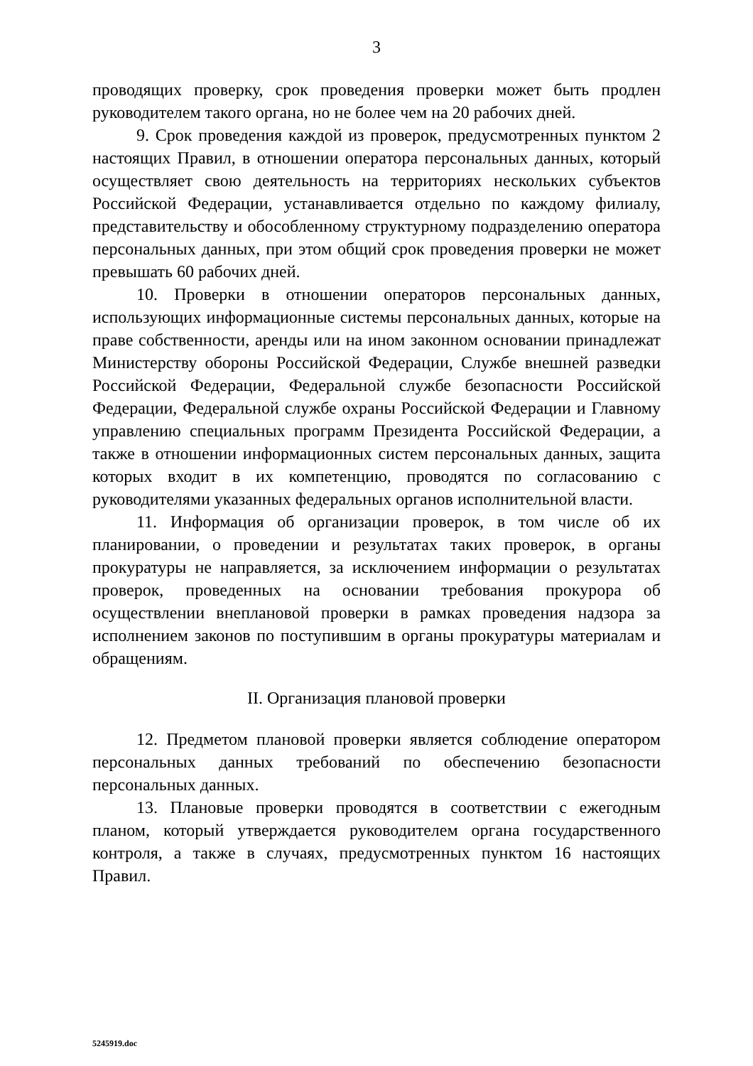3
проводящих проверку, срок проведения проверки может быть продлен руководителем такого органа, но не более чем на 20 рабочих дней.
9. Срок проведения каждой из проверок, предусмотренных пунктом 2 настоящих Правил, в отношении оператора персональных данных, который осуществляет свою деятельность на территориях нескольких субъектов Российской Федерации, устанавливается отдельно по каждому филиалу, представительству и обособленному структурному подразделению оператора персональных данных, при этом общий срок проведения проверки не может превышать 60 рабочих дней.
10. Проверки в отношении операторов персональных данных, использующих информационные системы персональных данных, которые на праве собственности, аренды или на ином законном основании принадлежат Министерству обороны Российской Федерации, Службе внешней разведки Российской Федерации, Федеральной службе безопасности Российской Федерации, Федеральной службе охраны Российской Федерации и Главному управлению специальных программ Президента Российской Федерации, а также в отношении информационных систем персональных данных, защита которых входит в их компетенцию, проводятся по согласованию с руководителями указанных федеральных органов исполнительной власти.
11. Информация об организации проверок, в том числе об их планировании, о проведении и результатах таких проверок, в органы прокуратуры не направляется, за исключением информации о результатах проверок, проведенных на основании требования прокурора об осуществлении внеплановой проверки в рамках проведения надзора за исполнением законов по поступившим в органы прокуратуры материалам и обращениям.
II. Организация плановой проверки
12. Предметом плановой проверки является соблюдение оператором персональных данных требований по обеспечению безопасности персональных данных.
13. Плановые проверки проводятся в соответствии с ежегодным планом, который утверждается руководителем органа государственного контроля, а также в случаях, предусмотренных пунктом 16 настоящих Правил.
5245919.doc